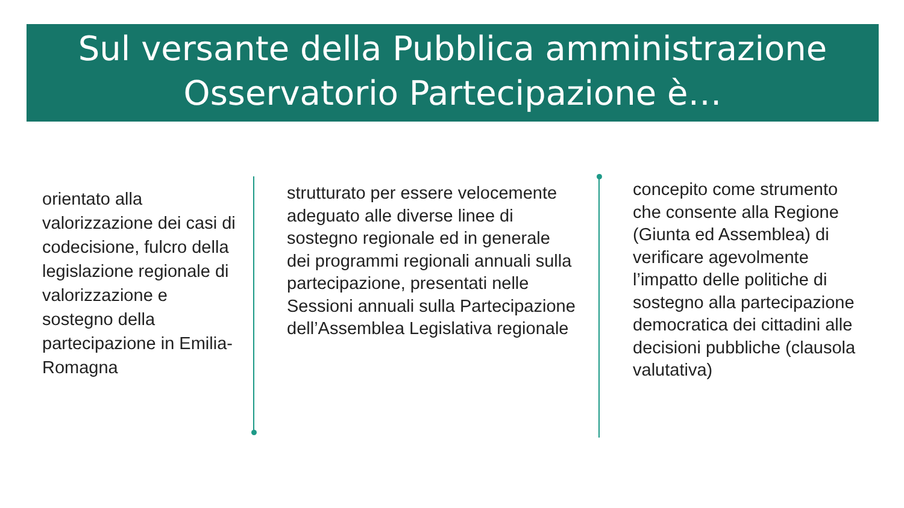Sul versante della Pubblica amministrazione
Osservatorio Partecipazione è…
orientato alla valorizzazione dei casi di codecisione, fulcro della legislazione regionale di valorizzazione e sostegno della partecipazione in Emilia-Romagna
strutturato per essere velocemente adeguato alle diverse linee di sostegno regionale ed in generale dei programmi regionali annuali sulla partecipazione, presentati nelle Sessioni annuali sulla Partecipazione dell’Assemblea Legislativa regionale
concepito come strumento che consente alla Regione (Giunta ed Assemblea) di verificare agevolmente l’impatto delle politiche di sostegno alla partecipazione democratica dei cittadini alle decisioni pubbliche (clausola valutativa)